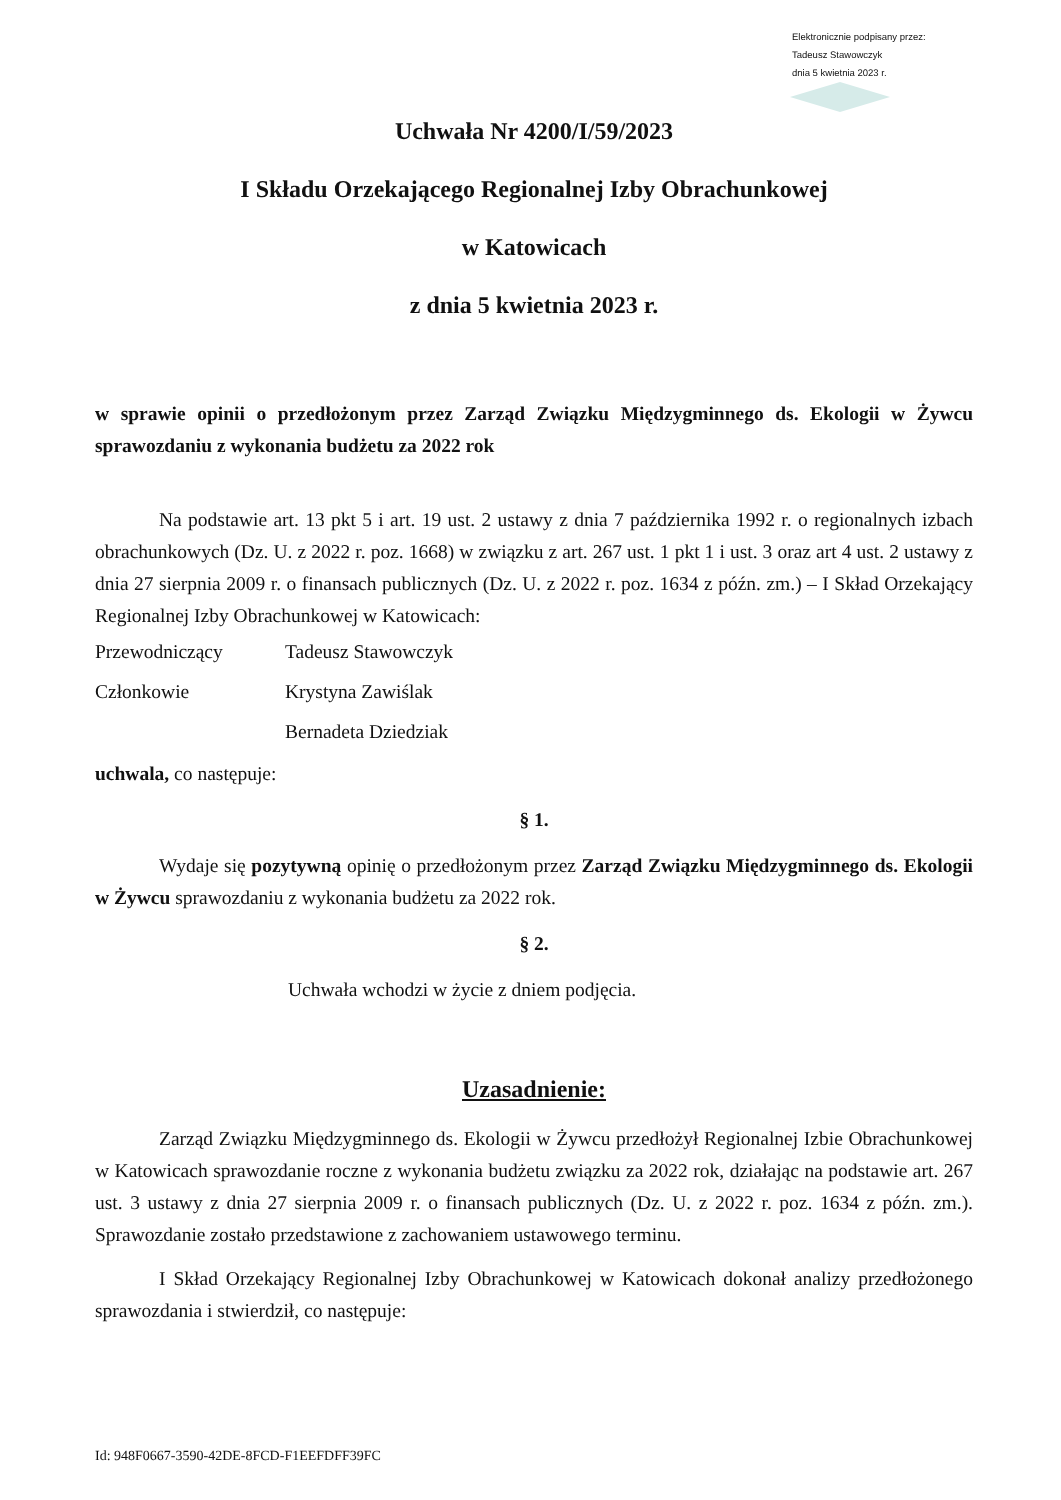Elektronicznie podpisany przez:
Tadeusz Stawowczyk
dnia 5 kwietnia 2023 r.
Uchwała Nr 4200/I/59/2023
I Składu Orzekającego Regionalnej Izby Obrachunkowej
w Katowicach
z dnia 5 kwietnia 2023 r.
w sprawie opinii o przedłożonym przez Zarząd Związku Międzygminnego ds. Ekologii w Żywcu sprawozdaniu z wykonania budżetu za 2022 rok
Na podstawie art. 13 pkt 5 i art. 19 ust. 2 ustawy z dnia 7 października 1992 r. o regionalnych izbach obrachunkowych (Dz. U. z 2022 r. poz. 1668) w związku z art. 267 ust. 1 pkt 1 i ust. 3 oraz art 4 ust. 2 ustawy z dnia 27 sierpnia 2009 r. o finansach publicznych (Dz. U. z 2022 r. poz. 1634 z późn. zm.) – I Skład Orzekający Regionalnej Izby Obrachunkowej w Katowicach:
Przewodniczący Tadeusz Stawowczyk
Członkowie Krystyna Zawiślak
Bernadeta Dziedziak
uchwala, co następuje:
§ 1.
Wydaje się pozytywną opinię o przedłożonym przez Zarząd Związku Międzygminnego ds. Ekologii w Żywcu sprawozdaniu z wykonania budżetu za 2022 rok.
§ 2.
Uchwała wchodzi w życie z dniem podjęcia.
Uzasadnienie:
Zarząd Związku Międzygminnego ds. Ekologii w Żywcu przedłożył Regionalnej Izbie Obrachunkowej w Katowicach sprawozdanie roczne z wykonania budżetu związku za 2022 rok, działając na podstawie art. 267 ust. 3 ustawy z dnia 27 sierpnia 2009 r. o finansach publicznych (Dz. U. z 2022 r. poz. 1634 z późn. zm.). Sprawozdanie zostało przedstawione z zachowaniem ustawowego terminu.
I Skład Orzekający Regionalnej Izby Obrachunkowej w Katowicach dokonał analizy przedłożonego sprawozdania i stwierdził, co następuje:
Id: 948F0667-3590-42DE-8FCD-F1EEFDFF39FC